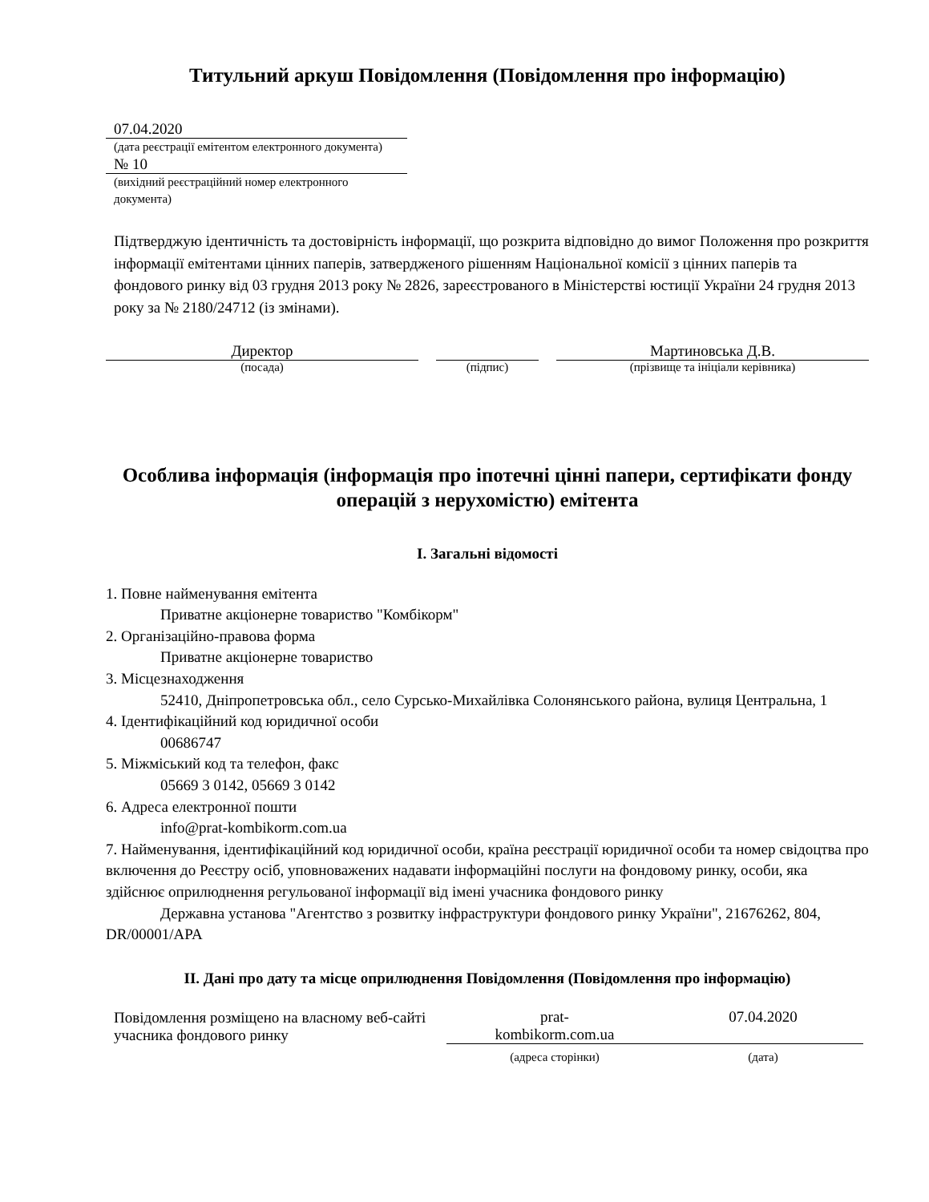Титульний аркуш Повідомлення (Повідомлення про інформацію)
07.04.2020
(дата реєстрації емітентом електронного документа)
№ 10
(вихідний реєстраційний номер електронного документа)
Підтверджую ідентичність та достовірність інформації, що розкрита відповідно до вимог Положення про розкриття інформації емітентами цінних паперів, затвердженого рішенням Національної комісії з цінних паперів та фондового ринку від 03 грудня 2013 року № 2826, зареєстрованого в Міністерстві юстиції України 24 грудня 2013 року за № 2180/24712 (із змінами).
Директор
(посада)
(підпис)
Мартиновська Д.В.
(прізвище та ініціали керівника)
Особлива інформація (інформація про іпотечні цінні папери, сертифікати фонду операцій з нерухомістю) емітента
I. Загальні відомості
1. Повне найменування емітента
Приватне акціонерне товариство "Комбікорм"
2. Організаційно-правова форма
Приватне акціонерне товариство
3. Місцезнаходження
52410, Дніпропетровська обл., село Сурсько-Михайлівка Солонянського района, вулиця Центральна, 1
4. Ідентифікаційний код юридичної особи
00686747
5. Міжміський код та телефон, факс
05669 3 0142, 05669 3 0142
6. Адреса електронної пошти
info@prat-kombikorm.com.ua
7. Найменування, ідентифікаційний код юридичної особи, країна реєстрації юридичної особи та номер свідоцтва про включення до Реєстру осіб, уповноважених надавати інформаційні послуги на фондовому ринку, особи, яка здійснює оприлюднення регульованої інформації від імені учасника фондового ринку
Державна установа "Агентство з розвитку інфраструктури фондового ринку України", 21676262, 804, DR/00001/APA
II. Дані про дату та місце оприлюднення Повідомлення (Повідомлення про інформацію)
Повідомлення розміщено на власному веб-сайті учасника фондового ринку
prat-
kombikorm.com.ua
07.04.2020
(адреса сторінки) (дата)